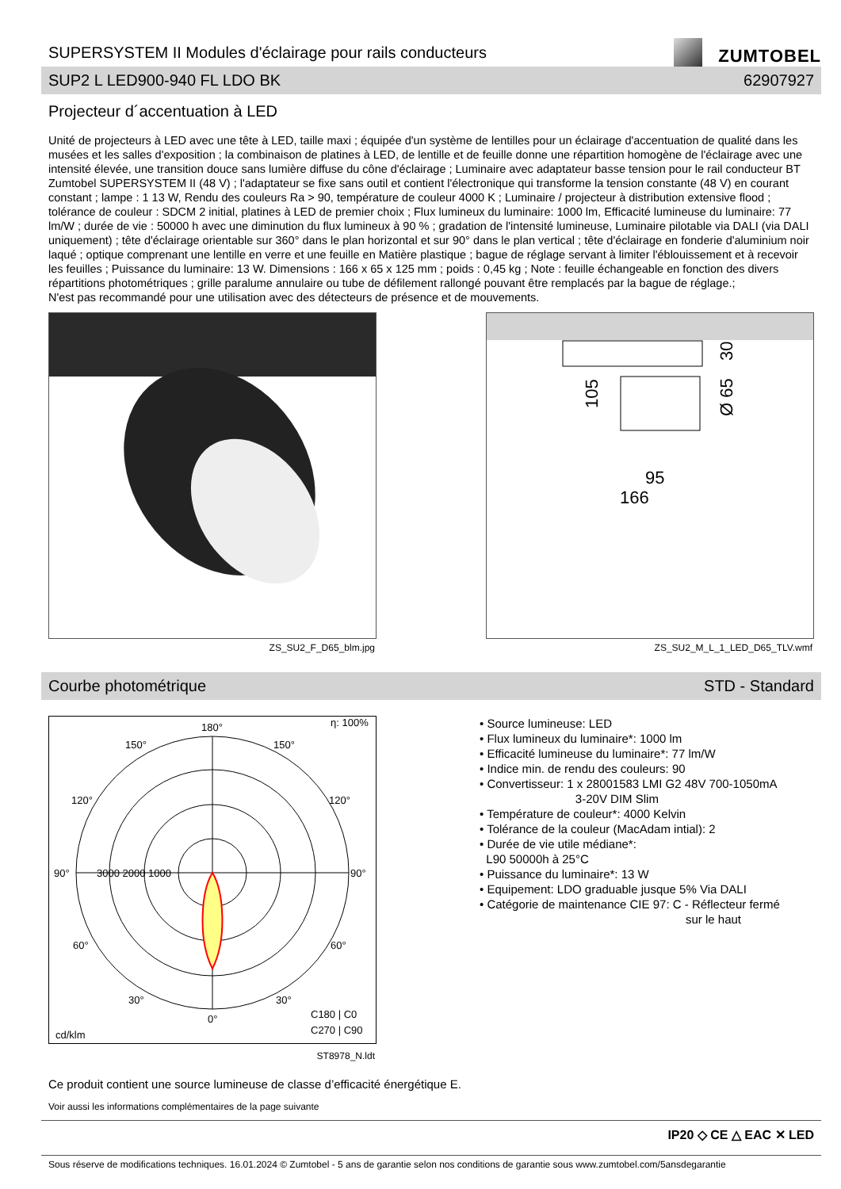SUPERSYSTEM II Modules d'éclairage pour rails conducteurs
ZUMTOBEL
SUP2 L LED900-940 FL LDO BK 62907927
Projecteur d´accentuation à LED
Unité de projecteurs à LED avec une tête à LED, taille maxi ; équipée d'un système de lentilles pour un éclairage d'accentuation de qualité dans les musées et les salles d'exposition ; la combinaison de platines à LED, de lentille et de feuille donne une répartition homogène de l'éclairage avec une intensité élevée, une transition douce sans lumière diffuse du cône d'éclairage ; Luminaire avec adaptateur basse tension pour le rail conducteur BT Zumtobel SUPERSYSTEM II (48 V) ; l'adaptateur se fixe sans outil et contient l'électronique qui transforme la tension constante (48 V) en courant constant ; lampe : 1 13 W, Rendu des couleurs Ra > 90, température de couleur 4000 K ; Luminaire / projecteur à distribution extensive flood ; tolérance de couleur : SDCM 2 initial, platines à LED de premier choix ; Flux lumineux du luminaire: 1000 lm, Efficacité lumineuse du luminaire: 77 lm/W ; durée de vie : 50000 h avec une diminution du flux lumineux à 90 % ; gradation de l'intensité lumineuse, Luminaire pilotable via DALI (via DALI uniquement) ; tête d'éclairage orientable sur 360° dans le plan horizontal et sur 90° dans le plan vertical ; tête d'éclairage en fonderie d'aluminium noir laqué ; optique comprenant une lentille en verre et une feuille en Matière plastique ; bague de réglage servant à limiter l'éblouissement et à recevoir les feuilles ; Puissance du luminaire: 13 W. Dimensions : 166 x 65 x 125 mm ; poids : 0,45 kg ; Note : feuille échangeable en fonction des divers répartitions photométriques ; grille paralume annulaire ou tube de défilement rallongé pouvant être remplacés par la bague de réglage.;
N'est pas recommandé pour une utilisation avec des détecteurs de présence et de mouvements.
ZS_SU2_F_D65_blm.jpg
95
166
105
Ø 65
30
ZS_SU2_M_L_1_LED_D65_TLV.wmf
Courbe photométrique STD - Standard
180°
η: 100%
150°
150°
120°
120°
90°
90°
3000 2000 1000
60°
60°
30°
30°
0°
cd/klm
C180 | C0
C270 | C90
ST8978_N.ldt
• Source lumineuse: LED
• Flux lumineux du luminaire*: 1000 lm
• Efficacité lumineuse du luminaire*: 77 lm/W
• Indice min. de rendu des couleurs: 90
• Convertisseur: 1 x 28001583 LMI G2 48V 700-1050mA
3-20V DIM Slim
• Température de couleur*: 4000 Kelvin
• Tolérance de la couleur (MacAdam intial): 2
• Durée de vie utile médiane*:
L90 50000h à 25°C
• Puissance du luminaire*: 13 W
• Equipement: LDO graduable jusque 5% Via DALI
• Catégorie de maintenance CIE 97: C - Réflecteur fermé
sur le haut
Ce produit contient une source lumineuse de classe d’efficacité énergétique E.
Voir aussi les informations complémentaires de la page suivante
IP20 ◇ CE △ EAC ✕ LED
Sous réserve de modifications techniques. 16.01.2024 © Zumtobel - 5 ans de garantie selon nos conditions de garantie sous www.zumtobel.com/5ansdegarantie